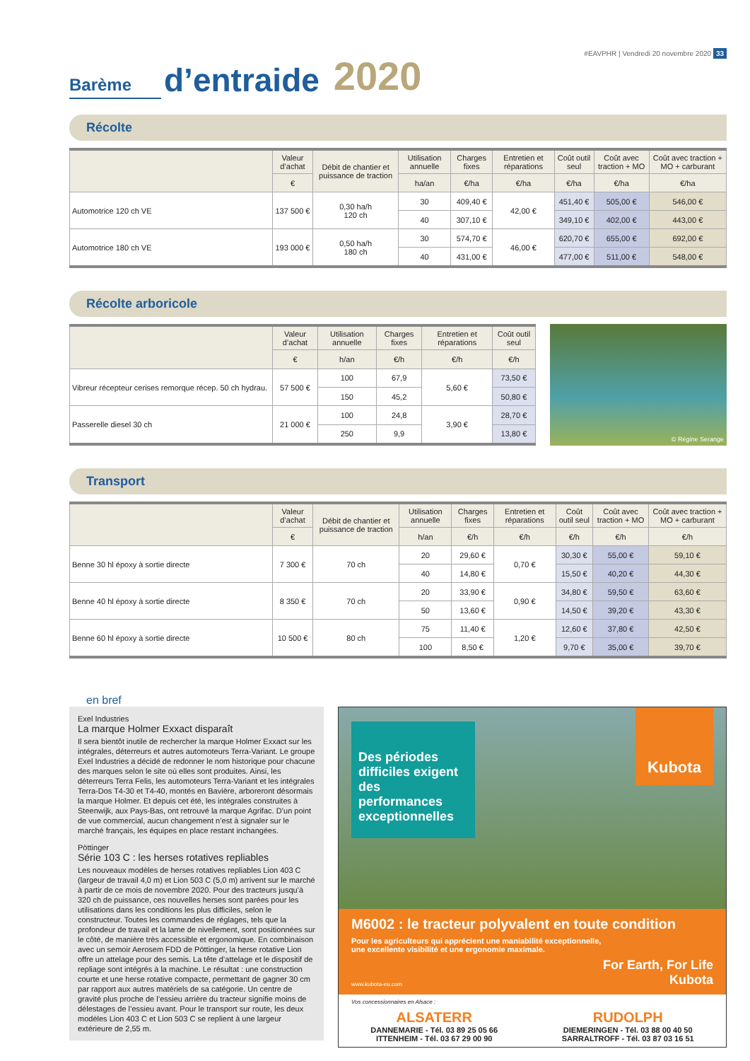Barème
d’entraide
2020
#EAVPHR | Vendredi 20 novembre 2020 33
Récolte
| | Valeur d’achat | Débit de chantier et puissance de traction | Utilisation annuelle | Charges fixes | Entretien et réparations | Coût outil seul | Coût avec traction + MO | Coût avec traction + MO + carburant |
| --- | --- | --- | --- | --- | --- | --- | --- | --- |
| | € | | ha/an | €/ha | €/ha | €/ha | €/ha | €/ha |
| Automotrice 120 ch VE | 137 500 € | 0,30 ha/h 120 ch | 30 | 409,40 € | 42,00 € | 451,40 € | 505,00 € | 546,00 € |
| | | | 40 | 307,10 € | | 349,10 € | 402,00 € | 443,00 € |
| Automotrice 180 ch VE | 193 000 € | 0,50 ha/h 180 ch | 30 | 574,70 € | 46,00 € | 620,70 € | 655,00 € | 692,00 € |
| | | | 40 | 431,00 € | | 477,00 € | 511,00 € | 548,00 € |
Récolte arboricole
| | Valeur d’achat | Utilisation annuelle | Charges fixes | Entretien et réparations | Coût outil seul |
| --- | --- | --- | --- | --- | --- |
| | € | h/an | €/h | €/h | €/h |
| Vibreur récepteur cerises remorque récep. 50 ch hydrau. | 57 500 € | 100 | 67,9 | 5,60 € | 73,50 € |
| | | 150 | 45,2 | | 50,80 € |
| Passerelle diesel 30 ch | 21 000 € | 100 | 24,8 | 3,90 € | 28,70 € |
| | | 250 | 9,9 | | 13,80 € |
© Régine Serange
Transport
| | Valeur d’achat | Débit de chantier et puissance de traction | Utilisation annuelle | Charges fixes | Entretien et réparations | Coût outil seul | Coût avec traction + MO | Coût avec traction + MO + carburant |
| --- | --- | --- | --- | --- | --- | --- | --- | --- |
| | € | | h/an | €/h | €/h | €/h | €/h | €/h |
| Benne 30 hl époxy à sortie directe | 7 300 € | 70 ch | 20 | 29,60 € | 0,70 € | 30,30 € | 55,00 € | 59,10 € |
| | | | 40 | 14,80 € | | 15,50 € | 40,20 € | 44,30 € |
| Benne 40 hl époxy à sortie directe | 8 350 € | 70 ch | 20 | 33,90 € | 0,90 € | 34,80 € | 59,50 € | 63,60 € |
| | | | 50 | 13,60 € | | 14,50 € | 39,20 € | 43,30 € |
| Benne 60 hl époxy à sortie directe | 10 500 € | 80 ch | 75 | 11,40 € | 1,20 € | 12,60 € | 37,80 € | 42,50 € |
| | | | 100 | 8,50 € | | 9,70 € | 35,00 € | 39,70 € |
en bref
Exel Industries
La marque Holmer Exxact disparaît
Il sera bientôt inutile de rechercher la marque Holmer Exxact sur les intégrales, déterreurs et autres automoteurs Terra-Variant. Le groupe Exel Industries a décidé de redonner le nom historique pour chacune des marques selon le site où elles sont produites. Ainsi, les déterreurs Terra Felis, les automoteurs Terra-Variant et les intégrales Terra-Dos T4-30 et T4-40, montés en Bavière, arboreront désormais la marque Holmer. Et depuis cet été, les intégrales construites à Steenwijk, aux Pays-Bas, ont retrouvé la marque Agrifac. D’un point de vue commercial, aucun changement n’est à signaler sur le marché français, les équipes en place restant inchangées.
Pöttinger
Série 103 C : les herses rotatives repliables
Les nouveaux modèles de herses rotatives repliables Lion 403 C (largeur de travail 4,0 m) et Lion 503 C (5,0 m) arrivent sur le marché à partir de ce mois de novembre 2020. Pour des tracteurs jusqu’à 320 ch de puissance, ces nouvelles herses sont parées pour les utilisations dans les conditions les plus difficiles, selon le constructeur. Toutes les commandes de réglages, tels que la profondeur de travail et la lame de nivellement, sont positionnées sur le côté, de manière très accessible et ergonomique. En combinaison avec un semoir Aerosem FDD de Pöttinger, la herse rotative Lion offre un attelage pour des semis. La tête d’attelage et le dispositif de repliage sont intégrés à la machine. Le résultat : une construction courte et une herse rotative compacte, permettant de gagner 30 cm par rapport aux autres matériels de sa catégorie. Un centre de gravité plus proche de l’essieu arrière du tracteur signifie moins de délestages de l’essieu avant. Pour le transport sur route, les deux modèles Lion 403 C et Lion 503 C se replient à une largeur extérieure de 2,55 m.
Des périodes difficiles exigent des performances exceptionnelles
Kubota
M6002 : le tracteur polyvalent en toute condition
Pour les agriculteurs qui apprécient une maniabilité exceptionnelle,
une excellente visibilité et une ergonomie maximale.
www.kubota-eu.com For Earth, For Life
Kubota
Vos concessionnaires en Alsace :
ALSATERR
DANNEMARIE - Tél. 03 89 25 05 66
ITTENHEIM - Tél. 03 67 29 00 90
RUDOLPH
DIEMERINGEN - Tél. 03 88 00 40 50
SARRALTROFF - Tél. 03 87 03 16 51